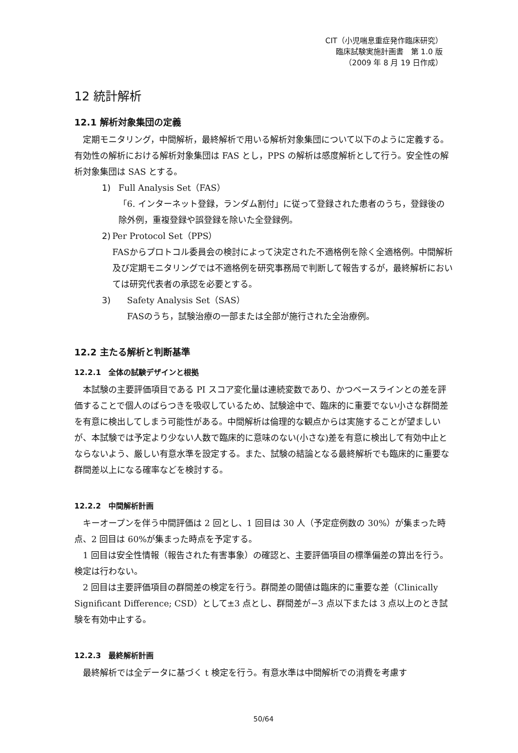CIT（小児喘息重症発作臨床研究）
臨床試験実施計画書　第 1.0 版
（2009 年 8 月 19 日作成）
12 統計解析
12.1 解析対象集団の定義
定期モニタリング，中間解析，最終解析で用いる解析対象集団について以下のように定義する。有効性の解析における解析対象集団は FAS とし，PPS の解析は感度解析として行う。安全性の解析対象集団は SAS とする。
1) Full Analysis Set（FAS）
「6. インターネット登録，ランダム割付」に従って登録された患者のうち，登録後の除外例，重複登録や誤登録を除いた全登録例。
2) Per Protocol Set（PPS）
FASからプロトコル委員会の検討によって決定された不適格例を除く全適格例。中間解析及び定期モニタリングでは不適格例を研究事務局で判断して報告するが，最終解析においては研究代表者の承認を必要とする。
3) Safety Analysis Set（SAS）
FASのうち，試験治療の一部または全部が施行された全治療例。
12.2 主たる解析と判断基準
12.2.1　全体の試験デザインと根拠
本試験の主要評価項目である PI スコア変化量は連続変数であり、かつベースラインとの差を評価することで個人のばらつきを吸収しているため、試験途中で、臨床的に重要でない小さな群間差を有意に検出してしまう可能性がある。中間解析は倫理的な観点からは実施することが望ましいが、本試験では予定より少ない人数で臨床的に意味のない(小さな)差を有意に検出して有効中止とならないよう、厳しい有意水準を設定する。また、試験の結論となる最終解析でも臨床的に重要な群間差以上になる確率などを検討する。
12.2.2　中間解析計画
キーオープンを伴う中間評価は 2 回とし、1 回目は 30 人（予定症例数の 30%）が集まった時点、2 回目は 60%が集まった時点を予定する。
1 回目は安全性情報（報告された有害事象）の確認と、主要評価項目の標準偏差の算出を行う。検定は行わない。
2 回目は主要評価項目の群間差の検定を行う。群間差の閾値は臨床的に重要な差（Clinically Significant Difference; CSD）として±3 点とし、群間差が−3 点以下または 3 点以上のとき試験を有効中止する。
12.2.3　最終解析計画
最終解析では全データに基づく t 検定を行う。有意水準は中間解析での消費を考慮す
50/64